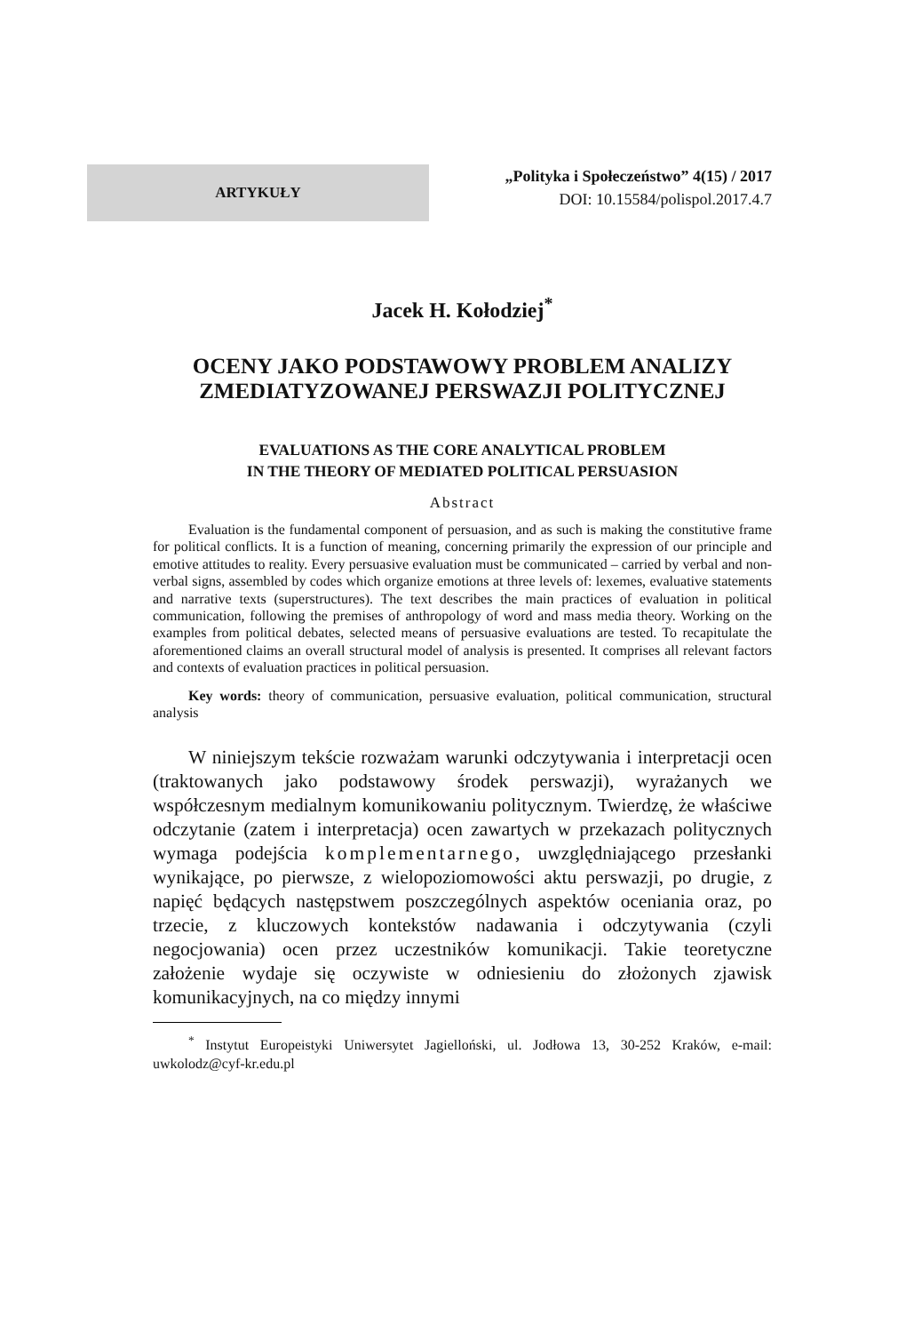ARTYKUŁY
„Polityka i Społeczeństwo” 4(15) / 2017
DOI: 10.15584/polispol.2017.4.7
Jacek H. Kołodziej<sup>*</sup>
OCENY JAKO PODSTAWOWY PROBLEM ANALIZY
ZMEDIATYZOWANEJ PERSWAZJI POLITYCZNEJ
EVALUATIONS AS THE CORE ANALYTICAL PROBLEM
IN THE THEORY OF MEDIATED POLITICAL PERSUASION
Abstract
Evaluation is the fundamental component of persuasion, and as such is making the constitutive frame for political conflicts. It is a function of meaning, concerning primarily the expression of our principle and emotive attitudes to reality. Every persuasive evaluation must be communicated – carried by verbal and non-verbal signs, assembled by codes which organize emotions at three levels of: lexemes, evaluative statements and narrative texts (superstructures). The text describes the main practices of evaluation in political communication, following the premises of anthropology of word and mass media theory. Working on the examples from political debates, selected means of persuasive evaluations are tested. To recapitulate the aforementioned claims an overall structural model of analysis is presented. It comprises all relevant factors and contexts of evaluation practices in political persuasion.
Key words: theory of communication, persuasive evaluation, political communication, structural analysis
W niniejszym tekście rozważam warunki odczytywania i interpretacji ocen (traktowanych jako podstawowy środek perswazji), wyrażanych we współczesnym medialnym komunikowaniu politycznym. Twierdzę, że właściwe odczytanie (zatem i interpretacja) ocen zawartych w przekazach politycznych wymaga podejścia komplementarnego, uwzględniającego przesłanki wynikające, po pierwsze, z wielopoziomowości aktu perswazji, po drugie, z napięć będących następstwem poszczególnych aspektów oceniania oraz, po trzecie, z kluczowych kontekstów nadawania i odczytywania (czyli negocjowania) ocen przez uczestników komunikacji. Takie teoretyczne założenie wydaje się oczywiste w odniesieniu do złożonych zjawisk komunikacyjnych, na co między innymi
<sup>*</sup> Instytut Europeistyki Uniwersytet Jagielloński, ul. Jodłowa 13, 30-252 Kraków, e-mail: uwkolodz@cyf-kr.edu.pl